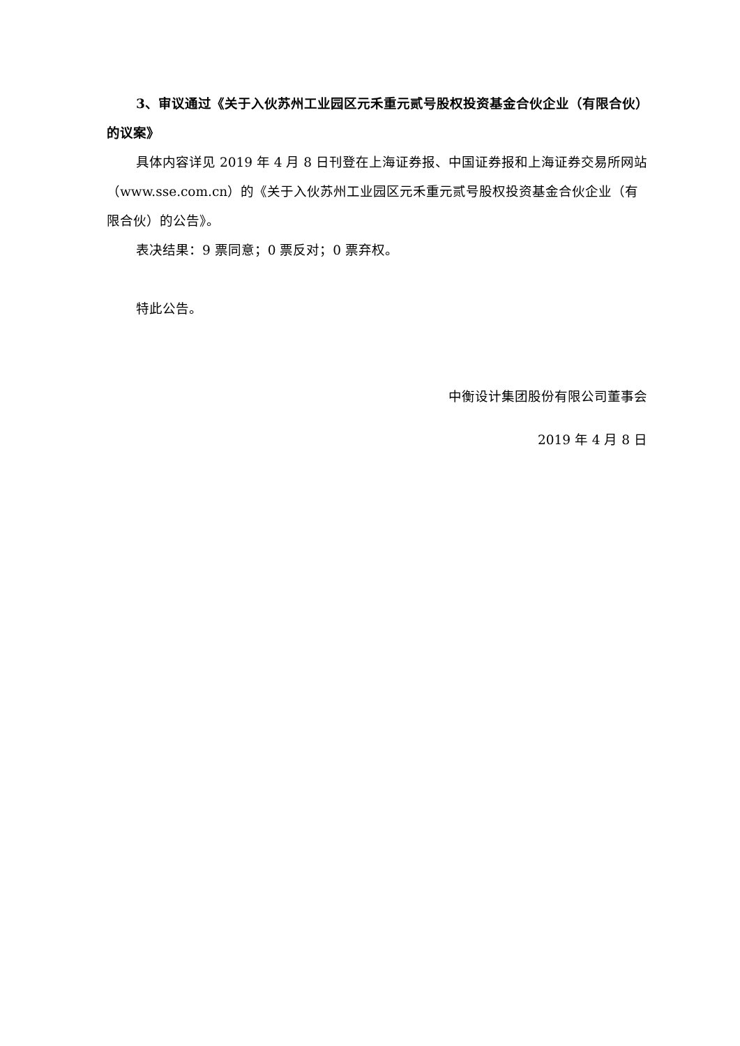3、审议通过《关于入伙苏州工业园区元禾重元贰号股权投资基金合伙企业（有限合伙）的议案》
具体内容详见 2019 年 4 月 8 日刊登在上海证券报、中国证券报和上海证券交易所网站（www.sse.com.cn）的《关于入伙苏州工业园区元禾重元贰号股权投资基金合伙企业（有限合伙）的公告》。
表决结果：9 票同意；0 票反对；0 票弃权。
特此公告。
中衡设计集团股份有限公司董事会
2019 年 4 月 8 日